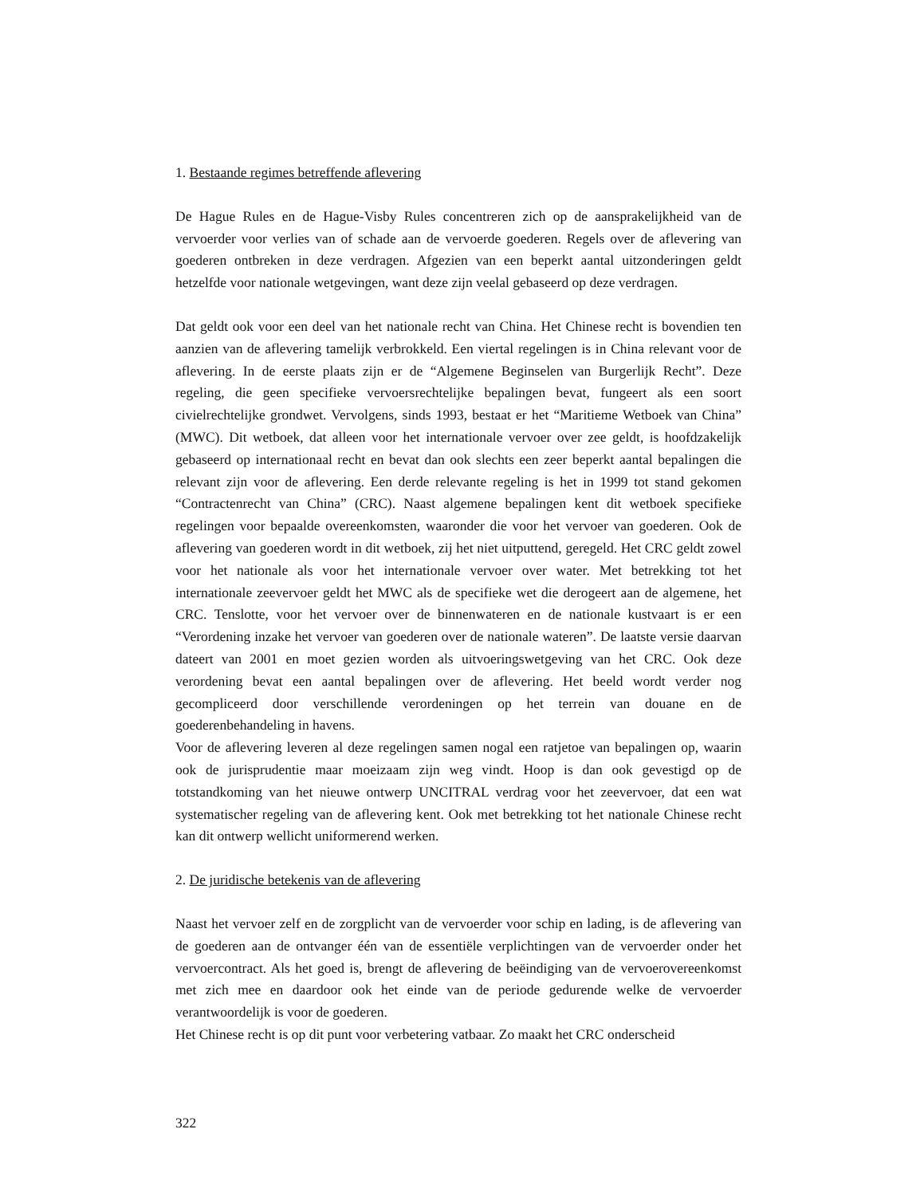1. Bestaande regimes betreffende aflevering
De Hague Rules en de Hague-Visby Rules concentreren zich op de aansprakelijkheid van de vervoerder voor verlies van of schade aan de vervoerde goederen. Regels over de aflevering van goederen ontbreken in deze verdragen. Afgezien van een beperkt aantal uitzonderingen geldt hetzelfde voor nationale wetgevingen, want deze zijn veelal gebaseerd op deze verdragen.
Dat geldt ook voor een deel van het nationale recht van China. Het Chinese recht is bovendien ten aanzien van de aflevering tamelijk verbrokkeld. Een viertal regelingen is in China relevant voor de aflevering. In de eerste plaats zijn er de “Algemene Beginselen van Burgerlijk Recht”. Deze regeling, die geen specifieke vervoersrechtelijke bepalingen bevat, fungeert als een soort civielrechtelijke grondwet. Vervolgens, sinds 1993, bestaat er het “Maritieme Wetboek van China” (MWC). Dit wetboek, dat alleen voor het internationale vervoer over zee geldt, is hoofdzakelijk gebaseerd op internationaal recht en bevat dan ook slechts een zeer beperkt aantal bepalingen die relevant zijn voor de aflevering. Een derde relevante regeling is het in 1999 tot stand gekomen “Contractenrecht van China” (CRC). Naast algemene bepalingen kent dit wetboek specifieke regelingen voor bepaalde overeenkomsten, waaronder die voor het vervoer van goederen. Ook de aflevering van goederen wordt in dit wetboek, zij het niet uitputtend, geregeld. Het CRC geldt zowel voor het nationale als voor het internationale vervoer over water. Met betrekking tot het internationale zeevervoer geldt het MWC als de specifieke wet die derogeert aan de algemene, het CRC. Tenslotte, voor het vervoer over de binnenwateren en de nationale kustvaart is er een “Verordening inzake het vervoer van goederen over de nationale wateren”. De laatste versie daarvan dateert van 2001 en moet gezien worden als uitvoeringswetgeving van het CRC. Ook deze verordening bevat een aantal bepalingen over de aflevering. Het beeld wordt verder nog gecompliceerd door verschillende verordeningen op het terrein van douane en de goederenbehandeling in havens.
Voor de aflevering leveren al deze regelingen samen nogal een ratjetoe van bepalingen op, waarin ook de jurisprudentie maar moeizaam zijn weg vindt. Hoop is dan ook gevestigd op de totstandkoming van het nieuwe ontwerp UNCITRAL verdrag voor het zeevervoer, dat een wat systematischer regeling van de aflevering kent. Ook met betrekking tot het nationale Chinese recht kan dit ontwerp wellicht uniformerend werken.
2. De juridische betekenis van de aflevering
Naast het vervoer zelf en de zorgplicht van de vervoerder voor schip en lading, is de aflevering van de goederen aan de ontvanger één van de essentiële verplichtingen van de vervoerder onder het vervoercontract. Als het goed is, brengt de aflevering de beëindiging van de vervoerovereenkomst met zich mee en daardoor ook het einde van de periode gedurende welke de vervoerder verantwoordelijk is voor de goederen.
Het Chinese recht is op dit punt voor verbetering vatbaar. Zo maakt het CRC onderscheid
322